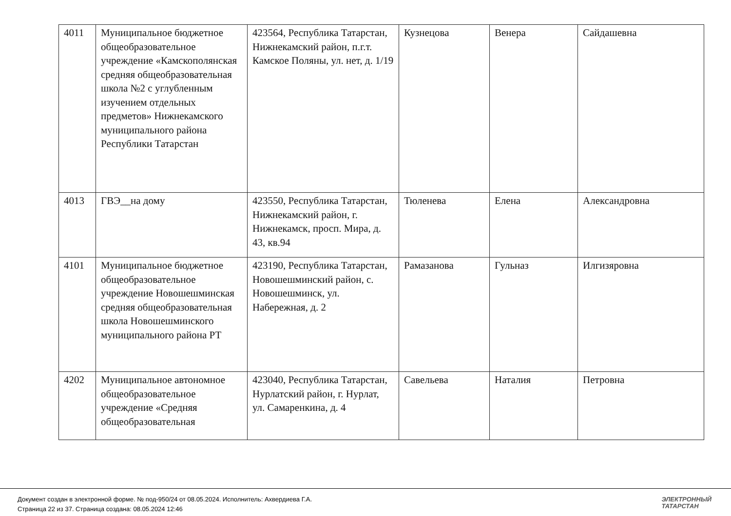| 4011 | Муниципальное бюджетное общеобразовательное учреждение «Камскополянская средняя общеобразовательная школа №2 с углубленным изучением отдельных предметов» Нижнекамского муниципального района Республики Татарстан | 423564, Республика Татарстан, Нижнекамский район, п.г.т. Камское Поляны, ул. нет, д. 1/19 | Кузнецова | Венера | Сайдашевна |
| 4013 | ГВЭ__на дому | 423550, Республика Татарстан, Нижнекамский район, г. Нижнекамск, просп. Мира, д. 43, кв.94 | Тюленева | Елена | Александровна |
| 4101 | Муниципальное бюджетное общеобразовательное учреждение Новошешминская средняя общеобразовательная школа Новошешминского муниципального района РТ | 423190, Республика Татарстан, Новошешминский район, с. Новошешминск, ул. Набережная, д. 2 | Рамазанова | Гульназ | Илгизяровна |
| 4202 | Муниципальное автономное общеобразовательное учреждение «Средняя общеобразовательная | 423040, Республика Татарстан, Нурлатский район, г. Нурлат, ул. Самаренкина, д. 4 | Савельева | Наталия | Петровна |
Документ создан в электронной форме. № под-950/24 от 08.05.2024. Исполнитель: Ахвердиева Г.А.
Страница 22 из 37. Страница создана: 08.05.2024 12:46
ЭЛЕКТРОННЫЙ
ТАТАРСТАН